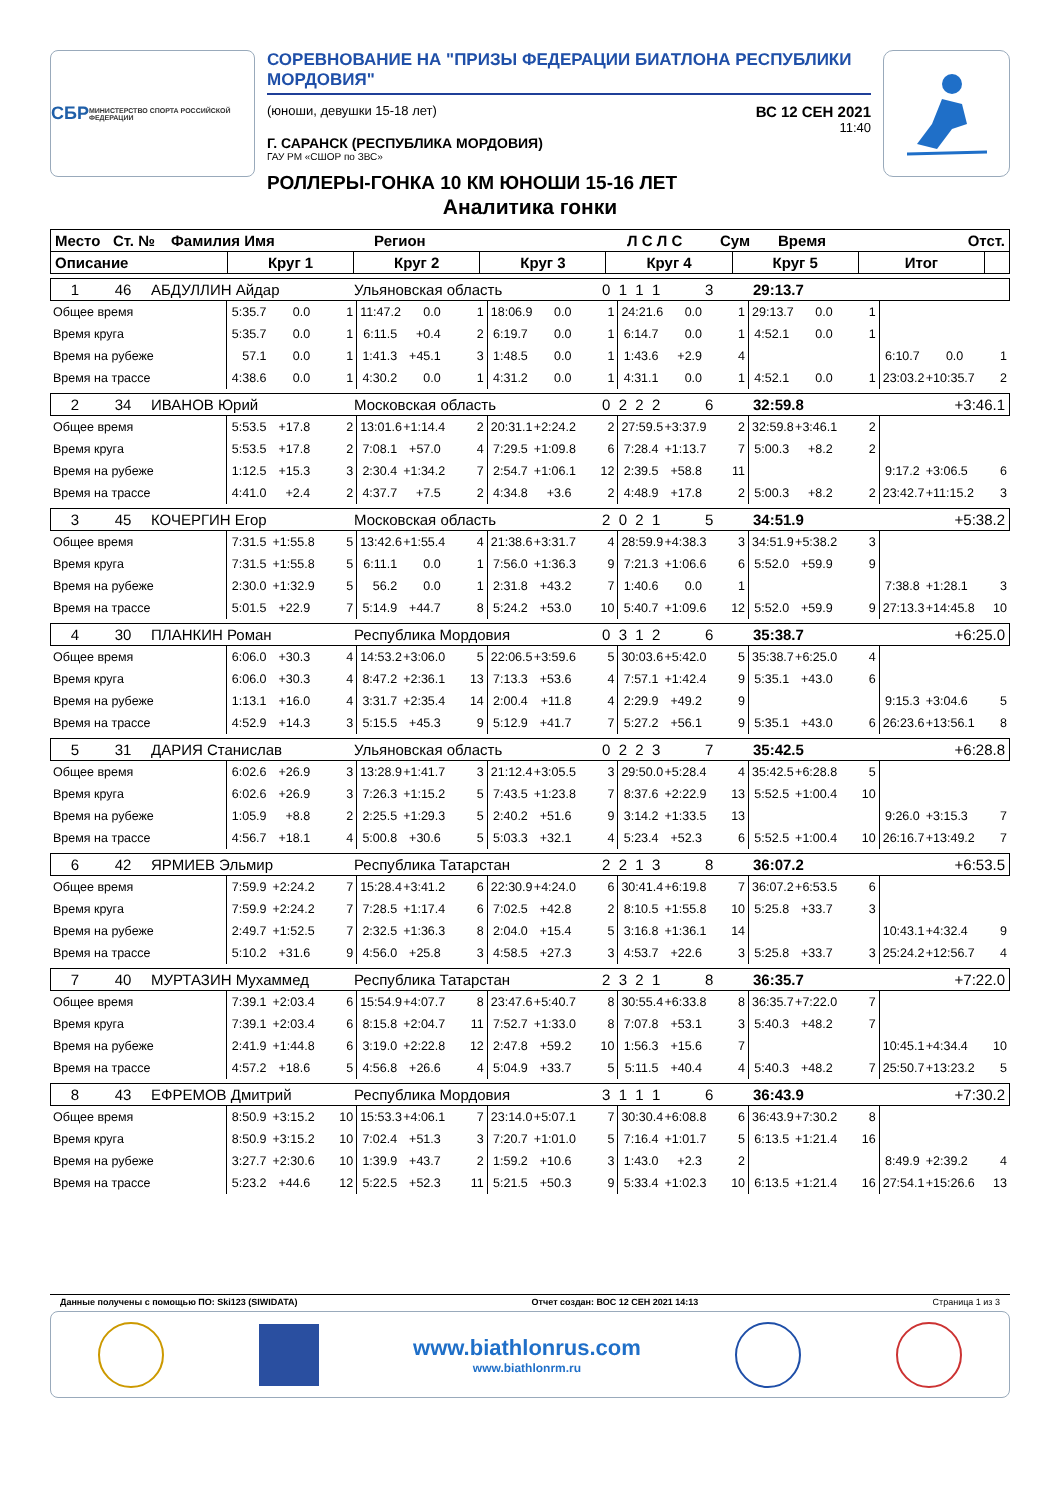СБР МИНИСТЕРСТВО СПОРТА РОССИЙСКОЙ ФЕДЕРАЦИИ
СОРЕВНОВАНИЕ НА "ПРИЗЫ ФЕДЕРАЦИИ БИАТЛОНА РЕСПУБЛИКИ МОРДОВИЯ"
(юноши, девушки 15-18 лет) ВС 12 СЕН 2021
11:40
Г. САРАНСК (РЕСПУБЛИКА МОРДОВИЯ)
ГАУ РМ «СШОР по ЗВС»
РОЛЛЕРЫ-ГОНКА 10 КМ ЮНОШИ 15-16 ЛЕТ
Аналитика гонки
| Место | Ст. № | Фамилия Имя | Регион | Л С Л С | Сум | Время | Отст. |
| --- | --- | --- | --- | --- | --- | --- | --- |
| Описание | Круг 1 | Круг 2 | Круг 3 | Круг 4 | Круг 5 | Итог | |
| --- | --- | --- | --- | --- | --- | --- | --- |
| 1 | 46 | АБДУЛЛИН Айдар | Ульяновская область | 0 1 1 1 | 3 | 29:13.7 | |
| Общее время | 5:35.7 | 0.0 | 1 | 11:47.2 | 0.0 | 1 | 18:06.9 | 0.0 | 1 | 24:21.6 | 0.0 | 1 | 29:13.7 | 0.0 | 1 | | | |
| Время круга | 5:35.7 | 0.0 | 1 | 6:11.5 | +0.4 | 2 | 6:19.7 | 0.0 | 1 | 6:14.7 | 0.0 | 1 | 4:52.1 | 0.0 | 1 | | | |
| Время на рубеже | 57.1 | 0.0 | 1 | 1:41.3 | +45.1 | 3 | 1:48.5 | 0.0 | 1 | 1:43.6 | +2.9 | 4 | | | | 6:10.7 | 0.0 | 1 |
| Время на трассе | 4:38.6 | 0.0 | 1 | 4:30.2 | 0.0 | 1 | 4:31.2 | 0.0 | 1 | 4:31.1 | 0.0 | 1 | 4:52.1 | 0.0 | 1 | 23:03.2 | +10:35.7 | 2 |
| 2 | 34 | ИВАНОВ Юрий | Московская область | 0 2 2 2 | 6 | 32:59.8 | +3:46.1 |
| Общее время | 5:53.5 | +17.8 | 2 | 13:01.6 | +1:14.4 | 2 | 20:31.1 | +2:24.2 | 2 | 27:59.5 | +3:37.9 | 2 | 32:59.8 | +3:46.1 | 2 | | | |
| Время круга | 5:53.5 | +17.8 | 2 | 7:08.1 | +57.0 | 4 | 7:29.5 | +1:09.8 | 6 | 7:28.4 | +1:13.7 | 7 | 5:00.3 | +8.2 | 2 | | | |
| Время на рубеже | 1:12.5 | +15.3 | 3 | 2:30.4 | +1:34.2 | 7 | 2:54.7 | +1:06.1 | 12 | 2:39.5 | +58.8 | 11 | | | | 9:17.2 | +3:06.5 | 6 |
| Время на трассе | 4:41.0 | +2.4 | 2 | 4:37.7 | +7.5 | 2 | 4:34.8 | +3.6 | 2 | 4:48.9 | +17.8 | 2 | 5:00.3 | +8.2 | 2 | 23:42.7 | +11:15.2 | 3 |
| 3 | 45 | КОЧЕРГИН Егор | Московская область | 2 0 2 1 | 5 | 34:51.9 | +5:38.2 |
| Общее время | 7:31.5 | +1:55.8 | 5 | 13:42.6 | +1:55.4 | 4 | 21:38.6 | +3:31.7 | 4 | 28:59.9 | +4:38.3 | 3 | 34:51.9 | +5:38.2 | 3 | | | |
| Время круга | 7:31.5 | +1:55.8 | 5 | 6:11.1 | 0.0 | 1 | 7:56.0 | +1:36.3 | 9 | 7:21.3 | +1:06.6 | 6 | 5:52.0 | +59.9 | 9 | | | |
| Время на рубеже | 2:30.0 | +1:32.9 | 5 | 56.2 | 0.0 | 1 | 2:31.8 | +43.2 | 7 | 1:40.6 | 0.0 | 1 | | | | 7:38.8 | +1:28.1 | 3 |
| Время на трассе | 5:01.5 | +22.9 | 7 | 5:14.9 | +44.7 | 8 | 5:24.2 | +53.0 | 10 | 5:40.7 | +1:09.6 | 12 | 5:52.0 | +59.9 | 9 | 27:13.3 | +14:45.8 | 10 |
| 4 | 30 | ПЛАНКИН Роман | Республика Мордовия | 0 3 1 2 | 6 | 35:38.7 | +6:25.0 |
| Общее время | 6:06.0 | +30.3 | 4 | 14:53.2 | +3:06.0 | 5 | 22:06.5 | +3:59.6 | 5 | 30:03.6 | +5:42.0 | 5 | 35:38.7 | +6:25.0 | 4 | | | |
| Время круга | 6:06.0 | +30.3 | 4 | 8:47.2 | +2:36.1 | 13 | 7:13.3 | +53.6 | 4 | 7:57.1 | +1:42.4 | 9 | 5:35.1 | +43.0 | 6 | | | |
| Время на рубеже | 1:13.1 | +16.0 | 4 | 3:31.7 | +2:35.4 | 14 | 2:00.4 | +11.8 | 4 | 2:29.9 | +49.2 | 9 | | | | 9:15.3 | +3:04.6 | 5 |
| Время на трассе | 4:52.9 | +14.3 | 3 | 5:15.5 | +45.3 | 9 | 5:12.9 | +41.7 | 7 | 5:27.2 | +56.1 | 9 | 5:35.1 | +43.0 | 6 | 26:23.6 | +13:56.1 | 8 |
| 5 | 31 | ДАРИЯ Станислав | Ульяновская область | 0 2 2 3 | 7 | 35:42.5 | +6:28.8 |
| Общее время | 6:02.6 | +26.9 | 3 | 13:28.9 | +1:41.7 | 3 | 21:12.4 | +3:05.5 | 3 | 29:50.0 | +5:28.4 | 4 | 35:42.5 | +6:28.8 | 5 | | | |
| Время круга | 6:02.6 | +26.9 | 3 | 7:26.3 | +1:15.2 | 5 | 7:43.5 | +1:23.8 | 7 | 8:37.6 | +2:22.9 | 13 | 5:52.5 | +1:00.4 | 10 | | | |
| Время на рубеже | 1:05.9 | +8.8 | 2 | 2:25.5 | +1:29.3 | 5 | 2:40.2 | +51.6 | 9 | 3:14.2 | +1:33.5 | 13 | | | | 9:26.0 | +3:15.3 | 7 |
| Время на трассе | 4:56.7 | +18.1 | 4 | 5:00.8 | +30.6 | 5 | 5:03.3 | +32.1 | 4 | 5:23.4 | +52.3 | 6 | 5:52.5 | +1:00.4 | 10 | 26:16.7 | +13:49.2 | 7 |
| 6 | 42 | ЯРМИЕВ Эльмир | Республика Татарстан | 2 2 1 3 | 8 | 36:07.2 | +6:53.5 |
| Общее время | 7:59.9 | +2:24.2 | 7 | 15:28.4 | +3:41.2 | 6 | 22:30.9 | +4:24.0 | 6 | 30:41.4 | +6:19.8 | 7 | 36:07.2 | +6:53.5 | 6 | | | |
| Время круга | 7:59.9 | +2:24.2 | 7 | 7:28.5 | +1:17.4 | 6 | 7:02.5 | +42.8 | 2 | 8:10.5 | +1:55.8 | 10 | 5:25.8 | +33.7 | 3 | | | |
| Время на рубеже | 2:49.7 | +1:52.5 | 7 | 2:32.5 | +1:36.3 | 8 | 2:04.0 | +15.4 | 5 | 3:16.8 | +1:36.1 | 14 | | | | 10:43.1 | +4:32.4 | 9 |
| Время на трассе | 5:10.2 | +31.6 | 9 | 4:56.0 | +25.8 | 3 | 4:58.5 | +27.3 | 3 | 4:53.7 | +22.6 | 3 | 5:25.8 | +33.7 | 3 | 25:24.2 | +12:56.7 | 4 |
| 7 | 40 | МУРТАЗИН Мухаммед | Республика Татарстан | 2 3 2 1 | 8 | 36:35.7 | +7:22.0 |
| Общее время | 7:39.1 | +2:03.4 | 6 | 15:54.9 | +4:07.7 | 8 | 23:47.6 | +5:40.7 | 8 | 30:55.4 | +6:33.8 | 8 | 36:35.7 | +7:22.0 | 7 | | | |
| Время круга | 7:39.1 | +2:03.4 | 6 | 8:15.8 | +2:04.7 | 11 | 7:52.7 | +1:33.0 | 8 | 7:07.8 | +53.1 | 3 | 5:40.3 | +48.2 | 7 | | | |
| Время на рубеже | 2:41.9 | +1:44.8 | 6 | 3:19.0 | +2:22.8 | 12 | 2:47.8 | +59.2 | 10 | 1:56.3 | +15.6 | 7 | | | | 10:45.1 | +4:34.4 | 10 |
| Время на трассе | 4:57.2 | +18.6 | 5 | 4:56.8 | +26.6 | 4 | 5:04.9 | +33.7 | 5 | 5:11.5 | +40.4 | 4 | 5:40.3 | +48.2 | 7 | 25:50.7 | +13:23.2 | 5 |
| 8 | 43 | ЕФРЕМОВ Дмитрий | Республика Мордовия | 3 1 1 1 | 6 | 36:43.9 | +7:30.2 |
| Общее время | 8:50.9 | +3:15.2 | 10 | 15:53.3 | +4:06.1 | 7 | 23:14.0 | +5:07.1 | 7 | 30:30.4 | +6:08.8 | 6 | 36:43.9 | +7:30.2 | 8 | | | |
| Время круга | 8:50.9 | +3:15.2 | 10 | 7:02.4 | +51.3 | 3 | 7:20.7 | +1:01.0 | 5 | 7:16.4 | +1:01.7 | 5 | 6:13.5 | +1:21.4 | 16 | | | |
| Время на рубеже | 3:27.7 | +2:30.6 | 10 | 1:39.9 | +43.7 | 2 | 1:59.2 | +10.6 | 3 | 1:43.0 | +2.3 | 2 | | | | 8:49.9 | +2:39.2 | 4 |
| Время на трассе | 5:23.2 | +44.6 | 12 | 5:22.5 | +52.3 | 11 | 5:21.5 | +50.3 | 9 | 5:33.4 | +1:02.3 | 10 | 6:13.5 | +1:21.4 | 16 | 27:54.1 | +15:26.6 | 13 |
Данные получены с помощью ПО: Ski123 (SIWIDATA) Отчет создан: ВОС 12 СЕН 2021 14:13 Страница 1 из 3
www.biathlonrus.com
www.biathlonrm.ru